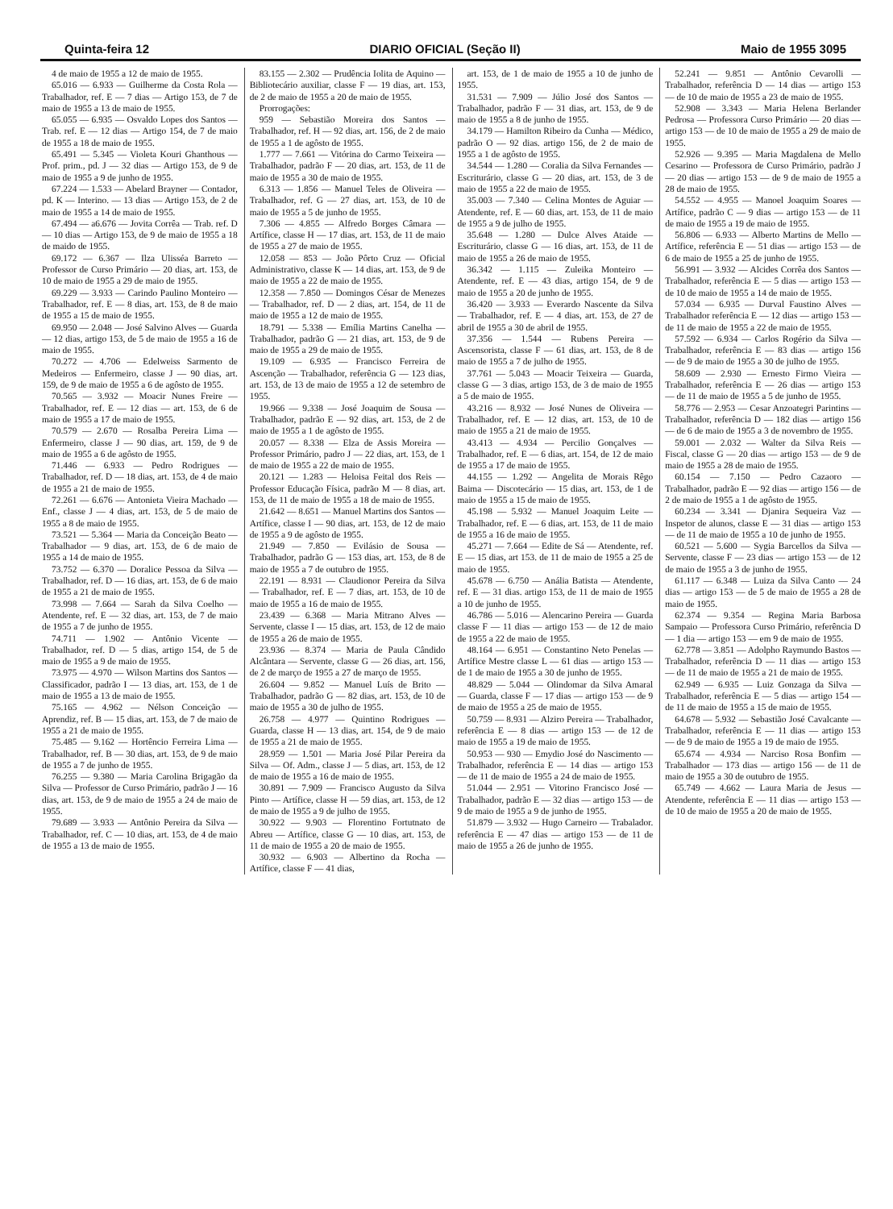Quinta-feira 12 DIARIO OFICIAL (Seção II) Maio de 1955 3095
4 de maio de 1955 a 12 de maio de 1955.
65.016 — 6.933 — Guilherme da Costa Rola — Trabalhador, ref. E — 7 dias — Artigo 153, de 7 de maio de 1955 a 13 de maio de 1955.
65.055 — 6.935 — Osvaldo Lopes dos Santos — Trab. ref. E — 12 dias — Artigo 154, de 7 de maio de 1955 a 18 de maio de 1955.
65.491 — 5.345 — Violeta Kouri Ghanthous — Prof. prim., pd. J — 32 dias — Artigo 153, de 9 de maio de 1955 a 9 de junho de 1955.
67.224 — 1.533 — Abelard Brayner — Contador, pd. K — Interino. — 13 dias — Artigo 153, de 2 de maio de 1955 a 14 de maio de 1955.
67.494 — a6.676 — Jovita Corrêa — Trab. ref. D — 10 dias — Artigo 153, de 9 de maio de 1955 a 18 de maido de 1955.
69.172 — 6.367 — Ilza Ulisséa Barreto — Professor de Curso Primário — 20 dias, art. 153, de 10 de maio de 1955 a 29 de maio de 1955.
69.229 — 3.933 — Carindo Paulino Monteiro — Trabalhador, ref. E — 8 dias, art. 153, de 8 de maio de 1955 a 15 de maio de 1955.
69.950 — 2.048 — José Salvino Alves — Guarda — 12 dias, artigo 153, de 5 de maio de 1955 a 16 de maio de 1955.
70.272 — 4.706 — Edelweiss Sarmento de Medeiros — Enfermeiro, classe J — 90 dias, art. 159, de 9 de maio de 1955 a 6 de agôsto de 1955.
70.565 — 3.932 — Moacir Nunes Freire — Trabalhador, ref. E — 12 dias — art. 153, de 6 de maio de 1955 a 17 de maio de 1955.
70.579 — 2.670 — Rosalba Pereira Lima — Enfermeiro, classe J — 90 dias, art. 159, de 9 de maio de 1955 a 6 de agôsto de 1955.
71.446 — 6.933 — Pedro Rodrigues — Trabalhador, ref. D — 18 dias, art. 153, de 4 de maio de 1955 a 21 de maio de 1955.
72.261 — 6.676 — Antonieta Vieira Machado — Enf., classe J — 4 dias, art. 153, de 5 de maio de 1955 a 8 de maio de 1955.
73.521 — 5.364 — Maria da Conceição Beato — Trabalhador — 9 dias, art. 153, de 6 de maio de 1955 a 14 de maio de 1955.
73.752 — 6.370 — Doralice Pessoa da Silva — Trabalhador, ref. D — 16 dias, art. 153, de 6 de maio de 1955 a 21 de maio de 1955.
73.998 — 7.664 — Sarah da Silva Coelho — Atendente, ref. E — 32 dias, art. 153, de 7 de maio de 1955 a 7 de junho de 1955.
74.711 — 1.902 — Antônio Vicente — Trabalhador, ref. D — 5 dias, artigo 154, de 5 de maio de 1955 a 9 de maio de 1955.
73.975 — 4.970 — Wilson Martins dos Santos — Classificador, padrão I — 13 dias, art. 153, de 1 de maio de 1955 a 13 de maio de 1955.
75.165 — 4.962 — Nélson Conceição — Aprendiz, ref. B — 15 dias, art. 153, de 7 de maio de 1955 a 21 de maio de 1955.
75.485 — 9.162 — Hortêncio Ferreira Lima — Trabalhador, ref. B — 30 dias, art. 153, de 9 de maio de 1955 a 7 de junho de 1955.
76.255 — 9.380 — Maria Carolina Brigagão da Silva — Professor de Curso Primário, padrão J — 16 dias, art. 153, de 9 de maio de 1955 a 24 de maio de 1955.
79.689 — 3.933 — Antônio Pereira da Silva — Trabalhador, ref. C — 10 dias, art. 153, de 4 de maio de 1955 a 13 de maio de 1955.
83.155 — 2.302 — Prudência Iolita de Aquino — Bibliotecário auxiliar, classe F — 19 dias, art. 153, de 2 de maio de 1955 a 20 de maio de 1955.
Prorrogações:
959 — Sebastião Moreira dos Santos — Trabalhador, ref. H — 92 dias, art. 156, de 2 de maio de 1955 a 1 de agôsto de 1955.
1.777 — 7.661 — Vitórina do Carmo Teixeira — Trabalhador, padrão F — 20 dias, art. 153, de 11 de maio de 1955 a 30 de maio de 1955.
6.313 — 1.856 — Manuel Teles de Oliveira — Trabalhador, ref. G — 27 dias, art. 153, de 10 de maio de 1955 a 5 de junho de 1955.
7.306 — 4.855 — Alfredo Borges Câmara — Artífice, classe H — 17 dias, art. 153, de 11 de maio de 1955 a 27 de maio de 1955.
12.058 — 853 — João Pôrto Cruz — Oficial Administrativo, classe K — 14 dias, art. 153, de 9 de maio de 1955 a 22 de maio de 1955.
12.358 — 7.850 — Domingos César de Menezes — Trabalhador, ref. D — 2 dias, art. 154, de 11 de maio de 1955 a 12 de maio de 1955.
18.791 — 5.338 — Emília Martins Canelha — Trabalhador, padrão G — 21 dias, art. 153, de 9 de maio de 1955 a 29 de maio de 1955.
19.109 — 6.935 — Francisco Ferreira de Ascenção — Trabalhador, referência G — 123 dias, art. 153, de 13 de maio de 1955 a 12 de setembro de 1955.
19.966 — 9.338 — José Joaquim de Sousa — Trabalhador, padrão E — 92 dias, art. 153, de 2 de maio de 1955 a 1 de agôsto de 1955.
20.057 — 8.338 — Elza de Assis Moreira — Professor Primário, padro J — 22 dias, art. 153, de 1 de maio de 1955 a 22 de maio de 1955.
20.121 — 1.283 — Heloisa Feital dos Reis — Professor Educação Física, padrão M — 8 dias, art. 153, de 11 de maio de 1955 a 18 de maio de 1955.
21.642 — 8.651 — Manuel Martins dos Santos — Artífice, classe I — 90 dias, art. 153, de 12 de maio de 1955 a 9 de agôsto de 1955.
21.949 — 7.850 — Evilásio de Sousa — Trabalhador, padrão G — 153 dias, art. 153, de 8 de maio de 1955 a 7 de outubro de 1955.
22.191 — 8.931 — Claudionor Pereira da Silva — Trabalhador, ref. E — 7 dias, art. 153, de 10 de maio de 1955 a 16 de maio de 1955.
23.439 — 6.368 — Maria Mitrano Alves — Servente, classe I — 15 dias, art. 153, de 12 de maio de 1955 a 26 de maio de 1955.
23.936 — 8.374 — Maria de Paula Cândido Alcântara — Servente, classe G — 26 dias, art. 156, de 2 de março de 1955 a 27 de março de 1955.
26.604 — 9.852 — Manuel Luís de Brito — Trabalhador, padrão G — 82 dias, art. 153, de 10 de maio de 1955 a 30 de julho de 1955.
26.758 — 4.977 — Quintino Rodrigues — Guarda, classe H — 13 dias, art. 154, de 9 de maio de 1955 a 21 de maio de 1955.
28.959 — 1.501 — Maria José Pilar Pereira da Silva — Of. Adm., classe J — 5 dias, art. 153, de 12 de maio de 1955 a 16 de maio de 1955.
30.891 — 7.909 — Francisco Augusto da Silva Pinto — Artífice, classe H — 59 dias, art. 153, de 12 de maio de 1955 a 9 de julho de 1955.
30.922 — 9.903 — Florentino Fortutnato de Abreu — Artífice, classe G — 10 dias, art. 153, de 11 de maio de 1955 a 20 de maio de 1955.
30.932 — 6.903 — Albertino da Rocha — Artífice, classe F — 41 dias,
art. 153, de 1 de maio de 1955 a 10 de junho de 1955.
31.531 — 7.909 — Júlio José dos Santos — Trabalhador, padrão F — 31 dias, art. 153, de 9 de maio de 1955 a 8 de junho de 1955.
34.179 — Hamilton Ribeiro da Cunha — Médico, padrão O — 92 dias. artigo 156, de 2 de maio de 1955 a 1 de agôsto de 1955.
34.544 — 1.280 — Coralia da Silva Fernandes — Escriturário, classe G — 20 dias, art. 153, de 3 de maio de 1955 a 22 de maio de 1955.
35.003 — 7.340 — Celina Montes de Aguiar — Atendente, ref. E — 60 dias, art. 153, de 11 de maio de 1955 a 9 de julho de 1955.
35.648 — 1.280 — Dulce Alves Ataide — Escriturário, classe G — 16 dias, art. 153, de 11 de maio de 1955 a 26 de maio de 1955.
36.342 — 1.115 — Zuleika Monteiro — Atendente, ref. E — 43 dias, artigo 154, de 9 de maio de 1955 a 20 de junho de 1955.
36.420 — 3.933 — Everardo Nascente da Silva — Trabalhador, ref. E — 4 dias, art. 153, de 27 de abril de 1955 a 30 de abril de 1955.
37.356 — 1.544 — Rubens Pereira — Ascensorista, classe F — 61 dias, art. 153, de 8 de maio de 1955 a 7 de julho de 1955.
37.761 — 5.043 — Moacir Teixeira — Guarda, classe G — 3 dias, artigo 153, de 3 de maio de 1955 a 5 de maio de 1955.
43.216 — 8.932 — José Nunes de Oliveira — Trabalhador, ref. E — 12 dias, art. 153, de 10 de maio de 1955 a 21 de maio de 1955.
43.413 — 4.934 — Percilio Gonçalves — Trabalhador, ref. E — 6 dias, art. 154, de 12 de maio de 1955 a 17 de maio de 1955.
44.155 — 1.292 — Angelita de Morais Rêgo Baima — Discotecário — 15 dias, art. 153, de 1 de maio de 1955 a 15 de maio de 1955.
45.198 — 5.932 — Manuel Joaquim Leite — Trabalhador, ref. E — 6 dias, art. 153, de 11 de maio de 1955 a 16 de maio de 1955.
45.271 — 7.664 — Edite de Sá — Atendente, ref. E — 15 dias, art 153. de 11 de maio de 1955 a 25 de maio de 1955.
45.678 — 6.750 — Anália Batista — Atendente, ref. E — 31 dias. artigo 153, de 11 de maio de 1955 a 10 de junho de 1955.
46.786 — 5.016 — Alencarino Pereira — Guarda classe F — 11 dias — artigo 153 — de 12 de maio de 1955 a 22 de maio de 1955.
48.164 — 6.951 — Constantino Neto Penelas — Artífice Mestre classe L — 61 dias — artigo 153 — de 1 de maio de 1955 a 30 de junho de 1955.
48.829 — 5.044 — Olindomar da Silva Amaral — Guarda, classe F — 17 dias — artigo 153 — de 9 de maio de 1955 a 25 de maio de 1955.
50.759 — 8.931 — Alziro Pereira — Trabalhador, referência E — 8 dias — artigo 153 — de 12 de maio de 1955 a 19 de maio de 1955.
50.953 — 930 — Emydio José do Nascimento — Trabalhador, referência E — 14 dias — artigo 153 — de 11 de maio de 1955 a 24 de maio de 1955.
51.044 — 2.951 — Vitorino Francisco José — Trabalhador, padrão E — 32 dias — artigo 153 — de 9 de maio de 1955 a 9 de junho de 1955.
51.879 — 3.932 — Hugo Carneiro — Trabalador. referência E — 47 dias — artigo 153 — de 11 de maio de 1955 a 26 de junho de 1955.
52.241 — 9.851 — Antônio Cevarolli — Trabalhador, referência D — 14 dias — artigo 153 — de 10 de maio de 1955 a 23 de maio de 1955.
52.908 — 3.343 — Maria Helena Berlander Pedrosa — Professora Curso Primário — 20 dias — artigo 153 — de 10 de maio de 1955 a 29 de maio de 1955.
52.926 — 9.395 — Maria Magdalena de Mello Cesarino — Professora de Curso Primário, padrão J — 20 dias — artigo 153 — de 9 de maio de 1955 a 28 de maio de 1955.
54.552 — 4.955 — Manoel Joaquim Soares — Artífice, padrão C — 9 dias — artigo 153 — de 11 de maio de 1955 a 19 de maio de 1955.
56.806 — 6.933 — Alberto Martins de Mello — Artífice, referência E — 51 dias — artigo 153 — de 6 de maio de 1955 a 25 de junho de 1955.
56.991 — 3.932 — Alcides Corrêa dos Santos — Trabalhador, referência E — 5 dias — artigo 153 — de 10 de maio de 1955 a 14 de maio de 1955.
57.034 — 6.935 — Durval Faustino Alves — Trabalhador referência E — 12 dias — artigo 153 — de 11 de maio de 1955 a 22 de maio de 1955.
57.592 — 6.934 — Carlos Rogério da Silva — Trabalhador, referência E — 83 dias — artigo 156 — de 9 de maio de 1955 a 30 de julho de 1955.
58.609 — 2.930 — Ernesto Firmo Vieira — Trabalhador, referência E — 26 dias — artigo 153 — de 11 de maio de 1955 a 5 de junho de 1955.
58.776 — 2.953 — Cesar Anzoategri Parintins — Trabalhador, referência D — 182 dias — artigo 156 — de 6 de maio de 1955 a 3 de novembro de 1955.
59.001 — 2.032 — Walter da Silva Reis — Fiscal, classe G — 20 dias — artigo 153 — de 9 de maio de 1955 a 28 de maio de 1955.
60.154 — 7.150 — Pedro Cazaoro — Trabalhador, padrão E — 92 dias — artigo 156 — de 2 de maio de 1955 a 1 de agôsto de 1955.
60.234 — 3.341 — Djanira Sequeira Vaz — Inspetor de alunos, classe E — 31 dias — artigo 153 — de 11 de maio de 1955 a 10 de junho de 1955.
60.521 — 5.600 — Sygia Barcellos da Silva — Servente, classe F — 23 dias — artigo 153 — de 12 de maio de 1955 a 3 de junho de 1955.
61.117 — 6.348 — Luiza da Silva Canto — 24 dias — artigo 153 — de 5 de maio de 1955 a 28 de maio de 1955.
62.374 — 9.354 — Regina Maria Barbosa Sampaio — Professora Curso Primário, referência D — 1 dia — artigo 153 — em 9 de maio de 1955.
62.778 — 3.851 — Adolpho Raymundo Bastos — Trabalhador, referência D — 11 dias — artigo 153 — de 11 de maio de 1955 a 21 de maio de 1955.
62.949 — 6.935 — Luiz Gonzaga da Silva — Trabalhador, referência E — 5 dias — artigo 154 — de 11 de maio de 1955 a 15 de maio de 1955.
64.678 — 5.932 — Sebastião José Cavalcante — Trabalhador, referência E — 11 dias — artigo 153 — de 9 de maio de 1955 a 19 de maio de 1955.
65.674 — 4.934 — Narciso Rosa Bonfim — Trabalhador — 173 dias — artigo 156 — de 11 de maio de 1955 a 30 de outubro de 1955.
65.749 — 4.662 — Laura Maria de Jesus — Atendente, referência E — 11 dias — artigo 153 — de 10 de maio de 1955 a 20 de maio de 1955.